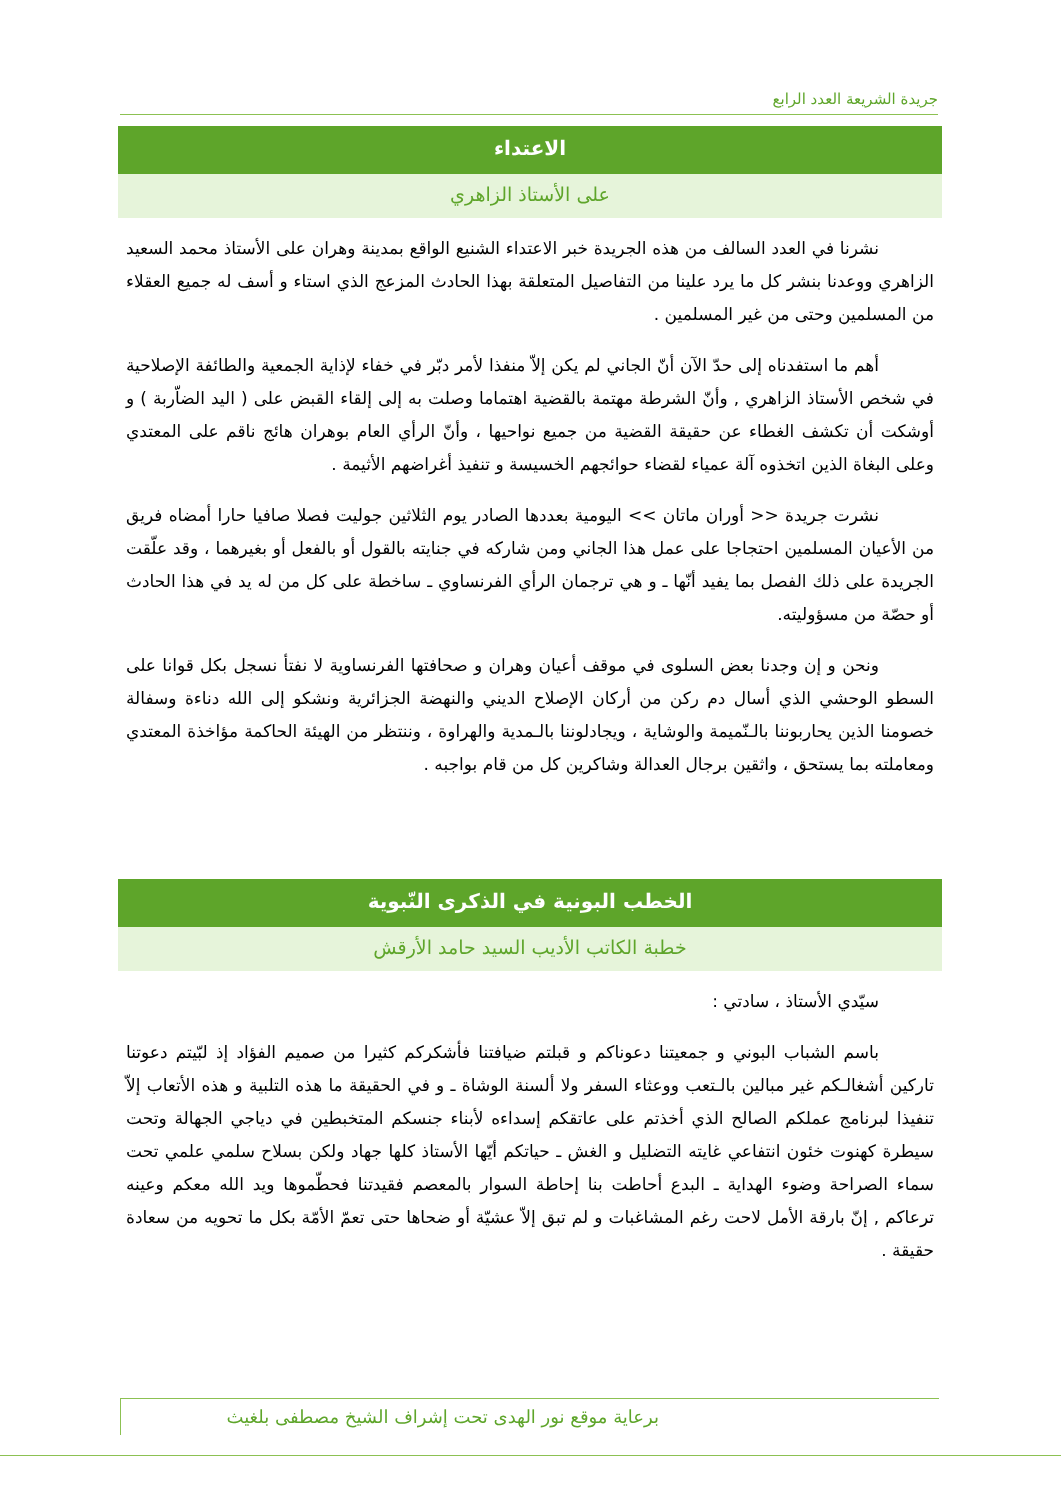جريدة الشريعة العدد الرابع
الاعتداء
على الأستاذ الزاهري
نشرنا في العدد السالف من هذه الجريدة خبر الاعتداء الشنيع الواقع بمدينة وهران على الأستاذ محمد السعيد الزاهري ووعدنا بنشر كل ما يرد علينا من التفاصيل المتعلقة بهذا الحادث المزعج الذي استاء و أسف له جميع العقلاء من المسلمين وحتى من غير المسلمين .
أهم ما استفدناه إلى حدّ الآن أنّ الجاني لم يكن إلاّ منفذا لأمر دبّر في خفاء لإذاية الجمعية والطائفة الإصلاحية في شخص الأستاذ الزاهري , وأنّ الشرطة مهتمة بالقضية اهتماما وصلت به إلى إلقاء القبض على ( اليد الضاّربة ) و أوشكت أن تكشف الغطاء عن حقيقة القضية من جميع نواحيها ، وأنّ الرأي العام بوهران هائج ناقم على المعتدي وعلى البغاة الذين اتخذوه آلة عمياء لقضاء حوائجهم الخسيسة و تنفيذ أغراضهم الأثيمة .
نشرت جريدة << أوران ماتان >> اليومية بعددها الصادر يوم الثلاثين جوليت فصلا صافيا حارا أمضاه فريق من الأعيان المسلمين احتجاجا على عمل هذا الجاني ومن شاركه في جنايته بالقول أو بالفعل أو بغيرهما ، وقد علّقت الجريدة على ذلك الفصل بما يفيد أنّها ـ و هي ترجمان الرأي الفرنساوي ـ ساخطة على كل من له يد في هذا الحادث أو حصّة من مسؤوليته.
ونحن و إن وجدنا بعض السلوى في موقف أعيان وهران و صحافتها الفرنساوية لا نفتأ نسجل بكل قوانا على السطو الوحشي الذي أسال دم ركن من أركان الإصلاح الديني والنهضة الجزائرية ونشكو إلى الله دناءة وسفالة خصومنا الذين يحاربوننا بالـنّميمة والوشاية ، ويجادلوننا بالـمدية والهراوة ، وننتظر من الهيئة الحاكمة مؤاخذة المعتدي ومعاملته بما يستحق ، واثقين برجال العدالة وشاكرين كل من قام بواجبه .
الخطب البونية في الذكرى النّبوية
خطبة الكاتب الأديب السيد حامد الأرقش
سيّدي الأستاذ ، سادتي :
باسم الشباب البوني و جمعيتنا دعوناكم و قبلتم ضيافتنا فأشكركم كثيرا من صميم الفؤاد إذ لبّيتم دعوتنا تاركين أشغالـكم غير مبالين بالـتعب ووعثاء السفر ولا ألسنة الوشاة ـ و في الحقيقة ما هذه التلبية و هذه الأتعاب إلاّ تنفيذا لبرنامج عملكم الصالح الذي أخذتم على عاتقكم إسداءه لأبناء جنسكم المتخبطين في دياجي الجهالة وتحت سيطرة كهنوت خئون انتفاعي غايته التضليل و الغش ـ حياتكم أيّها الأستاذ كلها جهاد ولكن بسلاح سلمي علمي تحت سماء الصراحة وضوء الهداية ـ البدع أحاطت بنا إحاطة السوار بالمعصم فقيدتنا فحطّموها ويد الله معكم وعينه ترعاكم , إنّ بارقة الأمل لاحت رغم المشاغبات و لم تبق إلاّ عشيّة أو ضحاها حتى تعمّ الأمّة بكل ما تحويه من سعادة حقيقة .
برعاية موقع نور الهدى تحت إشراف الشيخ مصطفى بلغيث